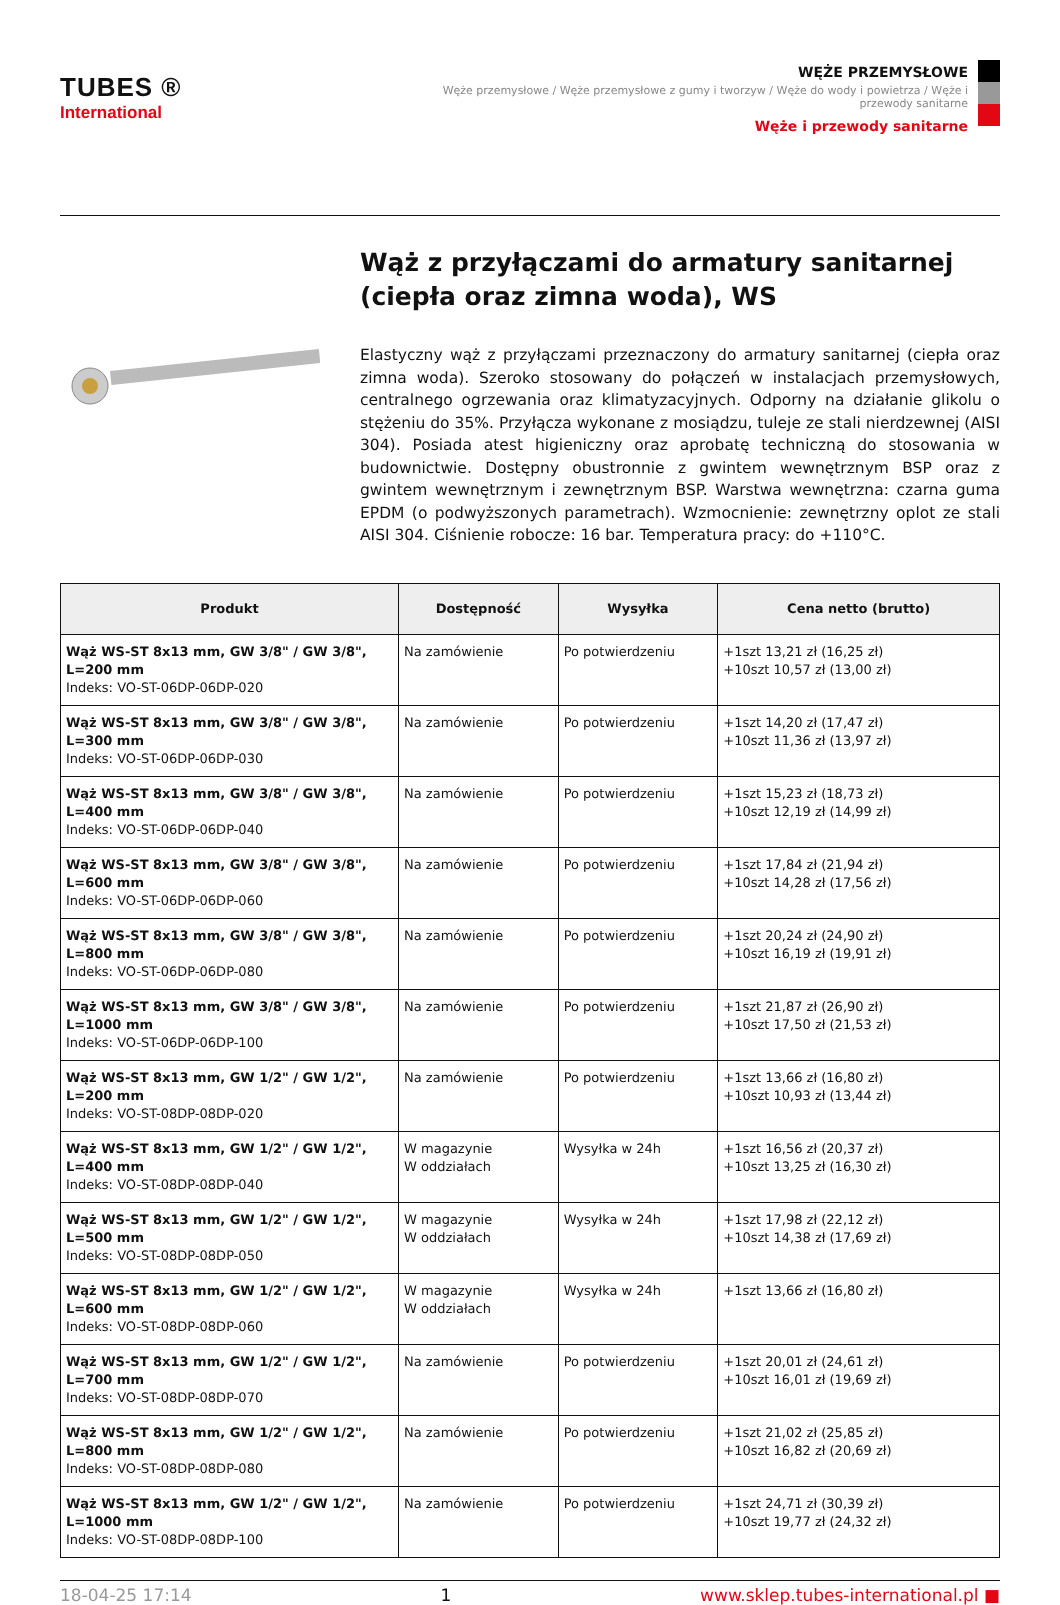TUBES ®
International
WĘŻE PRZEMYSŁOWE
Węże przemysłowe / Węże przemysłowe z gumy i tworzyw / Węże do wody i powietrza / Węże i przewody sanitarne
Węże i przewody sanitarne
Wąż z przyłączami do armatury sanitarnej (ciepła oraz zimna woda), WS
Elastyczny wąż z przyłączami przeznaczony do armatury sanitarnej (ciepła oraz zimna woda). Szeroko stosowany do połączeń w instalacjach przemysłowych, centralnego ogrzewania oraz klimatyzacyjnych. Odporny na działanie glikolu o stężeniu do 35%. Przyłącza wykonane z mosiądzu, tuleje ze stali nierdzewnej (AISI 304). Posiada atest higieniczny oraz aprobatę techniczną do stosowania w budownictwie. Dostępny obustronnie z gwintem wewnętrznym BSP oraz z gwintem wewnętrznym i zewnętrznym BSP. Warstwa wewnętrzna: czarna guma EPDM (o podwyższonych parametrach). Wzmocnienie: zewnętrzny oplot ze stali AISI 304. Ciśnienie robocze: 16 bar. Temperatura pracy: do +110°C.
| Produkt | Dostępność | Wysyłka | Cena netto (brutto) |
| --- | --- | --- | --- |
| Wąż WS-ST 8x13 mm, GW 3/8" / GW 3/8", L=200 mm Indeks: VO-ST-06DP-06DP-020 | Na zamówienie | Po potwierdzeniu | +1szt 13,21 zł (16,25 zł) +10szt 10,57 zł (13,00 zł) |
| Wąż WS-ST 8x13 mm, GW 3/8" / GW 3/8", L=300 mm Indeks: VO-ST-06DP-06DP-030 | Na zamówienie | Po potwierdzeniu | +1szt 14,20 zł (17,47 zł) +10szt 11,36 zł (13,97 zł) |
| Wąż WS-ST 8x13 mm, GW 3/8" / GW 3/8", L=400 mm Indeks: VO-ST-06DP-06DP-040 | Na zamówienie | Po potwierdzeniu | +1szt 15,23 zł (18,73 zł) +10szt 12,19 zł (14,99 zł) |
| Wąż WS-ST 8x13 mm, GW 3/8" / GW 3/8", L=600 mm Indeks: VO-ST-06DP-06DP-060 | Na zamówienie | Po potwierdzeniu | +1szt 17,84 zł (21,94 zł) +10szt 14,28 zł (17,56 zł) |
| Wąż WS-ST 8x13 mm, GW 3/8" / GW 3/8", L=800 mm Indeks: VO-ST-06DP-06DP-080 | Na zamówienie | Po potwierdzeniu | +1szt 20,24 zł (24,90 zł) +10szt 16,19 zł (19,91 zł) |
| Wąż WS-ST 8x13 mm, GW 3/8" / GW 3/8", L=1000 mm Indeks: VO-ST-06DP-06DP-100 | Na zamówienie | Po potwierdzeniu | +1szt 21,87 zł (26,90 zł) +10szt 17,50 zł (21,53 zł) |
| Wąż WS-ST 8x13 mm, GW 1/2" / GW 1/2", L=200 mm Indeks: VO-ST-08DP-08DP-020 | Na zamówienie | Po potwierdzeniu | +1szt 13,66 zł (16,80 zł) +10szt 10,93 zł (13,44 zł) |
| Wąż WS-ST 8x13 mm, GW 1/2" / GW 1/2", L=400 mm Indeks: VO-ST-08DP-08DP-040 | W magazynie W oddziałach | Wysyłka w 24h | +1szt 16,56 zł (20,37 zł) +10szt 13,25 zł (16,30 zł) |
| Wąż WS-ST 8x13 mm, GW 1/2" / GW 1/2", L=500 mm Indeks: VO-ST-08DP-08DP-050 | W magazynie W oddziałach | Wysyłka w 24h | +1szt 17,98 zł (22,12 zł) +10szt 14,38 zł (17,69 zł) |
| Wąż WS-ST 8x13 mm, GW 1/2" / GW 1/2", L=600 mm Indeks: VO-ST-08DP-08DP-060 | W magazynie W oddziałach | Wysyłka w 24h | +1szt 13,66 zł (16,80 zł) |
| Wąż WS-ST 8x13 mm, GW 1/2" / GW 1/2", L=700 mm Indeks: VO-ST-08DP-08DP-070 | Na zamówienie | Po potwierdzeniu | +1szt 20,01 zł (24,61 zł) +10szt 16,01 zł (19,69 zł) |
| Wąż WS-ST 8x13 mm, GW 1/2" / GW 1/2", L=800 mm Indeks: VO-ST-08DP-08DP-080 | Na zamówienie | Po potwierdzeniu | +1szt 21,02 zł (25,85 zł) +10szt 16,82 zł (20,69 zł) |
| Wąż WS-ST 8x13 mm, GW 1/2" / GW 1/2", L=1000 mm Indeks: VO-ST-08DP-08DP-100 | Na zamówienie | Po potwierdzeniu | +1szt 24,71 zł (30,39 zł) +10szt 19,77 zł (24,32 zł) |
18-04-25 17:14 1 www.sklep.tubes-international.pl ■